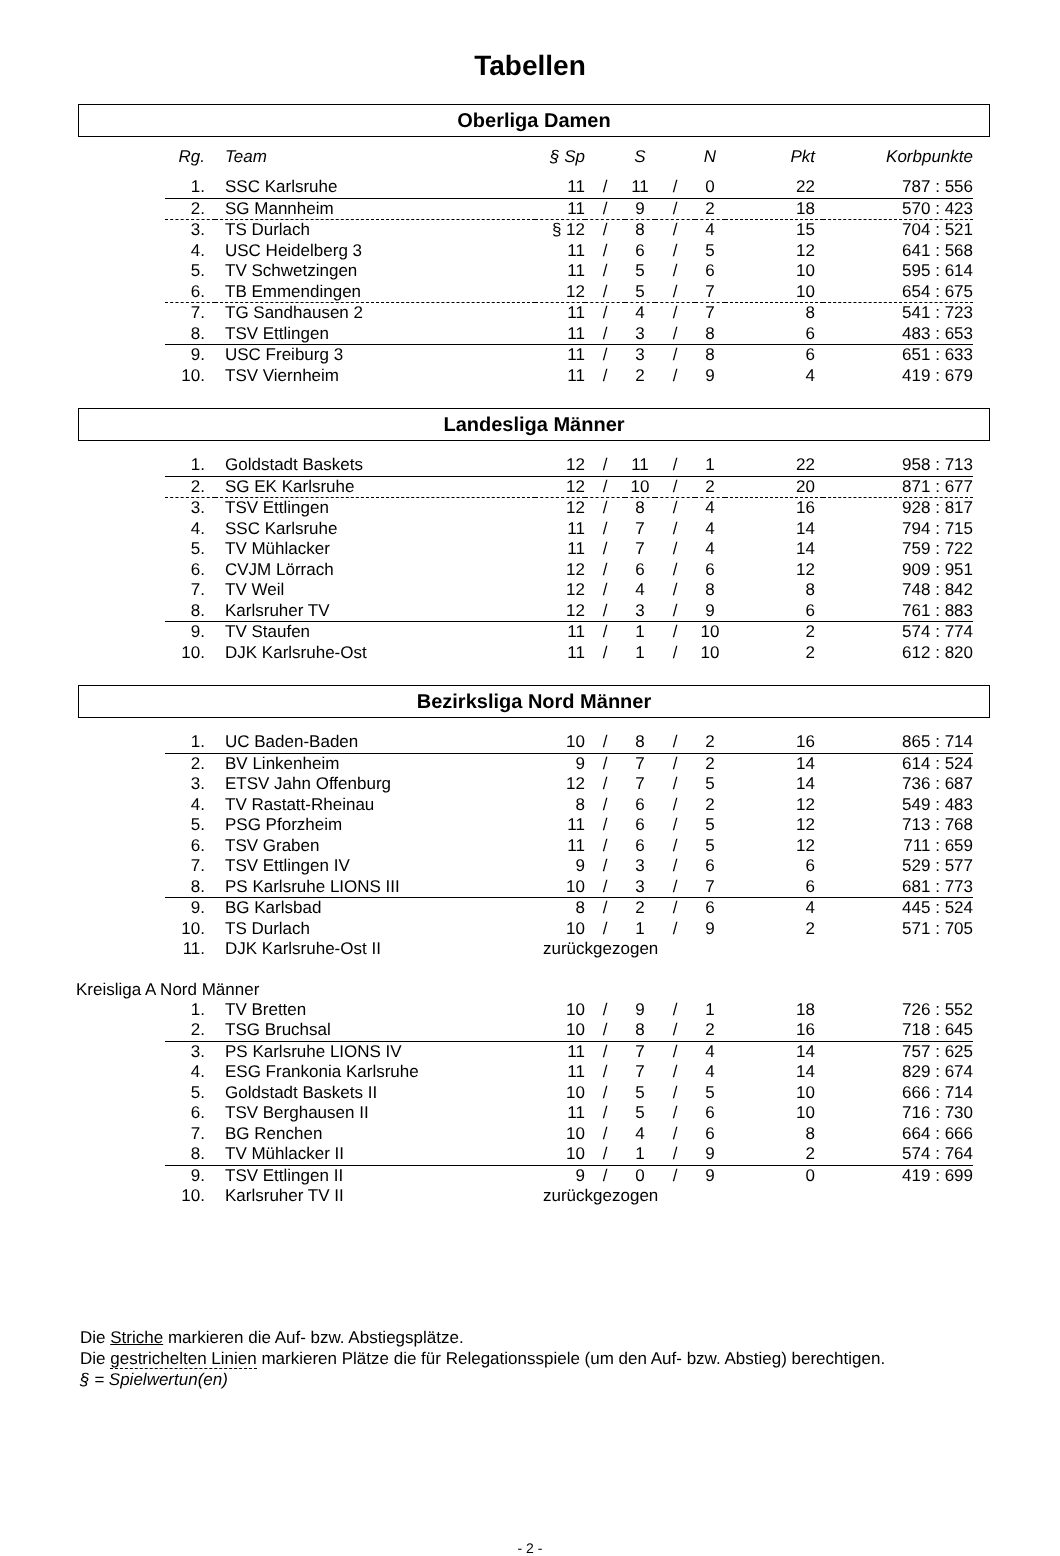Tabellen
Oberliga Damen
| Rg. | Team | § Sp | | S | | N | Pkt | Korbpunkte |
| --- | --- | --- | --- | --- | --- | --- | --- | --- |
| 1. | SSC Karlsruhe | 11 | / | 11 | / | 0 | 22 | 787 : 556 |
| 2. | SG Mannheim | 11 | / | 9 | / | 2 | 18 | 570 : 423 |
| 3. | TS Durlach | § 12 | / | 8 | / | 4 | 15 | 704 : 521 |
| 4. | USC Heidelberg 3 | 11 | / | 6 | / | 5 | 12 | 641 : 568 |
| 5. | TV Schwetzingen | 11 | / | 5 | / | 6 | 10 | 595 : 614 |
| 6. | TB Emmendingen | 12 | / | 5 | / | 7 | 10 | 654 : 675 |
| 7. | TG Sandhausen 2 | 11 | / | 4 | / | 7 | 8 | 541 : 723 |
| 8. | TSV Ettlingen | 11 | / | 3 | / | 8 | 6 | 483 : 653 |
| 9. | USC Freiburg 3 | 11 | / | 3 | / | 8 | 6 | 651 : 633 |
| 10. | TSV Viernheim | 11 | / | 2 | / | 9 | 4 | 419 : 679 |
Landesliga Männer
| 1. | Goldstadt Baskets | 12 | / | 11 | / | 1 | 22 | 958 : 713 |
| 2. | SG EK Karlsruhe | 12 | / | 10 | / | 2 | 20 | 871 : 677 |
| 3. | TSV Ettlingen | 12 | / | 8 | / | 4 | 16 | 928 : 817 |
| 4. | SSC Karlsruhe | 11 | / | 7 | / | 4 | 14 | 794 : 715 |
| 5. | TV Mühlacker | 11 | / | 7 | / | 4 | 14 | 759 : 722 |
| 6. | CVJM Lörrach | 12 | / | 6 | / | 6 | 12 | 909 : 951 |
| 7. | TV Weil | 12 | / | 4 | / | 8 | 8 | 748 : 842 |
| 8. | Karlsruher TV | 12 | / | 3 | / | 9 | 6 | 761 : 883 |
| 9. | TV Staufen | 11 | / | 1 | / | 10 | 2 | 574 : 774 |
| 10. | DJK Karlsruhe-Ost | 11 | / | 1 | / | 10 | 2 | 612 : 820 |
Bezirksliga Nord Männer
| 1. | UC Baden-Baden | 10 | / | 8 | / | 2 | 16 | 865 : 714 |
| 2. | BV Linkenheim | 9 | / | 7 | / | 2 | 14 | 614 : 524 |
| 3. | ETSV Jahn Offenburg | 12 | / | 7 | / | 5 | 14 | 736 : 687 |
| 4. | TV Rastatt-Rheinau | 8 | / | 6 | / | 2 | 12 | 549 : 483 |
| 5. | PSG Pforzheim | 11 | / | 6 | / | 5 | 12 | 713 : 768 |
| 6. | TSV Graben | 11 | / | 6 | / | 5 | 12 | 711 : 659 |
| 7. | TSV Ettlingen IV | 9 | / | 3 | / | 6 | 6 | 529 : 577 |
| 8. | PS Karlsruhe LIONS III | 10 | / | 3 | / | 7 | 6 | 681 : 773 |
| 9. | BG Karlsbad | 8 | / | 2 | / | 6 | 4 | 445 : 524 |
| 10. | TS Durlach | 10 | / | 1 | / | 9 | 2 | 571 : 705 |
| 11. | DJK Karlsruhe-Ost II | zurückgezogen | | | | | | |
Kreisliga A Nord Männer
| 1. | TV Bretten | 10 | / | 9 | / | 1 | 18 | 726 : 552 |
| 2. | TSG Bruchsal | 10 | / | 8 | / | 2 | 16 | 718 : 645 |
| 3. | PS Karlsruhe LIONS IV | 11 | / | 7 | / | 4 | 14 | 757 : 625 |
| 4. | ESG Frankonia Karlsruhe | 11 | / | 7 | / | 4 | 14 | 829 : 674 |
| 5. | Goldstadt Baskets II | 10 | / | 5 | / | 5 | 10 | 666 : 714 |
| 6. | TSV Berghausen II | 11 | / | 5 | / | 6 | 10 | 716 : 730 |
| 7. | BG Renchen | 10 | / | 4 | / | 6 | 8 | 664 : 666 |
| 8. | TV Mühlacker II | 10 | / | 1 | / | 9 | 2 | 574 : 764 |
| 9. | TSV Ettlingen II | 9 | / | 0 | / | 9 | 0 | 419 : 699 |
| 10. | Karlsruher TV II | zurückgezogen | | | | | | |
Die Striche markieren die Auf- bzw. Abstiegsplätze.
Die gestrichelten Linien markieren Plätze die für Relegationsspiele (um den Auf- bzw. Abstieg) berechtigen.
§ = Spielwertun(en)
- 2 -